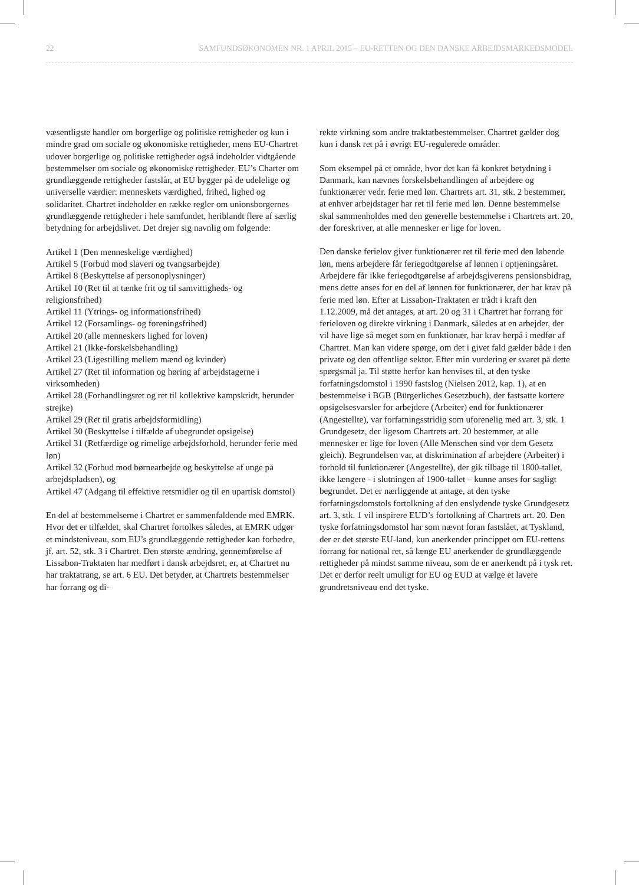22 SAMFUNDSØKONOMEN NR. 1 APRIL 2015 – EU-RETTEN OG DEN DANSKE ARBEJDSMARKEDSMODEL
væsentligste handler om borgerlige og politiske rettigheder og kun i mindre grad om sociale og økonomiske rettigheder, mens EU-Chartret udover borgerlige og politiske rettigheder også indeholder vidtgående bestemmelser om sociale og økonomiske rettigheder. EU’s Charter om grundlæggende rettigheder fastslår, at EU bygger på de udelelige og universelle værdier: menneskets værdighed, frihed, lighed og solidaritet. Chartret indeholder en række regler om unionsborgernes grundlæggende rettigheder i hele samfundet, heriblandt flere af særlig betydning for arbejdslivet. Det drejer sig navnlig om følgende:
Artikel 1 (Den menneskelige værdighed)
Artikel 5 (Forbud mod slaveri og tvangsarbejde)
Artikel 8 (Beskyttelse af personoplysninger)
Artikel 10 (Ret til at tænke frit og til samvittigheds- og religionsfrihed)
Artikel 11 (Ytrings- og informationsfrihed)
Artikel 12 (Forsamlings- og foreningsfrihed)
Artikel 20 (alle menneskers lighed for loven)
Artikel 21 (Ikke-forskelsbehandling)
Artikel 23 (Ligestilling mellem mænd og kvinder)
Artikel 27 (Ret til information og høring af arbejdstagerne i virksomheden)
Artikel 28 (Forhandlingsret og ret til kollektive kampskridt, herunder strejke)
Artikel 29 (Ret til gratis arbejdsformidling)
Artikel 30 (Beskyttelse i tilfælde af ubegrundet opsigelse)
Artikel 31 (Retfærdige og rimelige arbejdsforhold, herunder ferie med løn)
Artikel 32 (Forbud mod børnearbejde og beskyttelse af unge på arbejdspladsen), og
Artikel 47 (Adgang til effektive retsmidler og til en upartisk domstol)
En del af bestemmelserne i Chartret er sammenfaldende med EMRK. Hvor det er tilfældet, skal Chartret fortolkes således, at EMRK udgør et mindsteniveau, som EU’s grundlæggende rettigheder kan forbedre, jf. art. 52, stk. 3 i Chartret. Den største ændring, gennemførelse af Lissabon-Traktaten har medført i dansk arbejdsret, er, at Chartret nu har traktatrang, se art. 6 EU. Det betyder, at Chartrets bestemmelser har forrang og di-
rekte virkning som andre traktatbestemmelser. Chartret gælder dog kun i dansk ret på i øvrigt EU-regulerede områder.
Som eksempel på et område, hvor det kan få konkret betydning i Danmark, kan nævnes forskelsbehandlingen af arbejdere og funktionærer vedr. ferie med løn. Chartrets art. 31, stk. 2 bestemmer, at enhver arbejdstager har ret til ferie med løn. Denne bestemmelse skal sammenholdes med den generelle bestemmelse i Chartrets art. 20, der foreskriver, at alle mennesker er lige for loven.
Den danske ferielov giver funktionærer ret til ferie med den løbende løn, mens arbejdere får feriegodtgørelse af lønnen i optjeningsåret. Arbejdere får ikke feriegodtgørelse af arbejdsgiverens pensionsbidrag, mens dette anses for en del af lønnen for funktionærer, der har krav på ferie med løn. Efter at Lissabon-Traktaten er trådt i kraft den 1.12.2009, må det antages, at art. 20 og 31 i Chartret har forrang for ferieloven og direkte virkning i Danmark, således at en arbejder, der vil have lige så meget som en funktionær, har krav herpå i medfør af Chartret. Man kan videre spørge, om det i givet fald gælder både i den private og den offentlige sektor. Efter min vurdering er svaret på dette spørgsmål ja. Til støtte herfor kan henvises til, at den tyske forfatningsdomstol i 1990 fastslog (Nielsen 2012, kap. 1), at en bestemmelse i BGB (Bürgerliches Gesetzbuch), der fastsatte kortere opsigelsesvarsler for arbejdere (Arbeiter) end for funktionærer (Angestellte), var forfatningsstridig som uforenelig med art. 3, stk. 1 Grundgesetz, der ligesom Chartrets art. 20 bestemmer, at alle mennesker er lige for loven (Alle Menschen sind vor dem Gesetz gleich). Begrundelsen var, at diskrimination af arbejdere (Arbeiter) i forhold til funktionærer (Angestellte), der gik tilbage til 1800-tallet, ikke længere - i slutningen af 1900-tallet – kunne anses for sagligt begrundet. Det er nærliggende at antage, at den tyske forfatningsdomstols fortolkning af den enslydende tyske Grundgesetz art. 3, stk. 1 vil inspirere EUD’s fortolkning af Chartrets art. 20. Den tyske forfatningsdomstol har som nævnt foran fastslået, at Tyskland, der er det største EU-land, kun anerkender princippet om EU-rettens forrang for national ret, så længe EU anerkender de grundlæggende rettigheder på mindst samme niveau, som de er anerkendt på i tysk ret. Det er derfor reelt umuligt for EU og EUD at vælge et lavere grundretsniveau end det tyske.